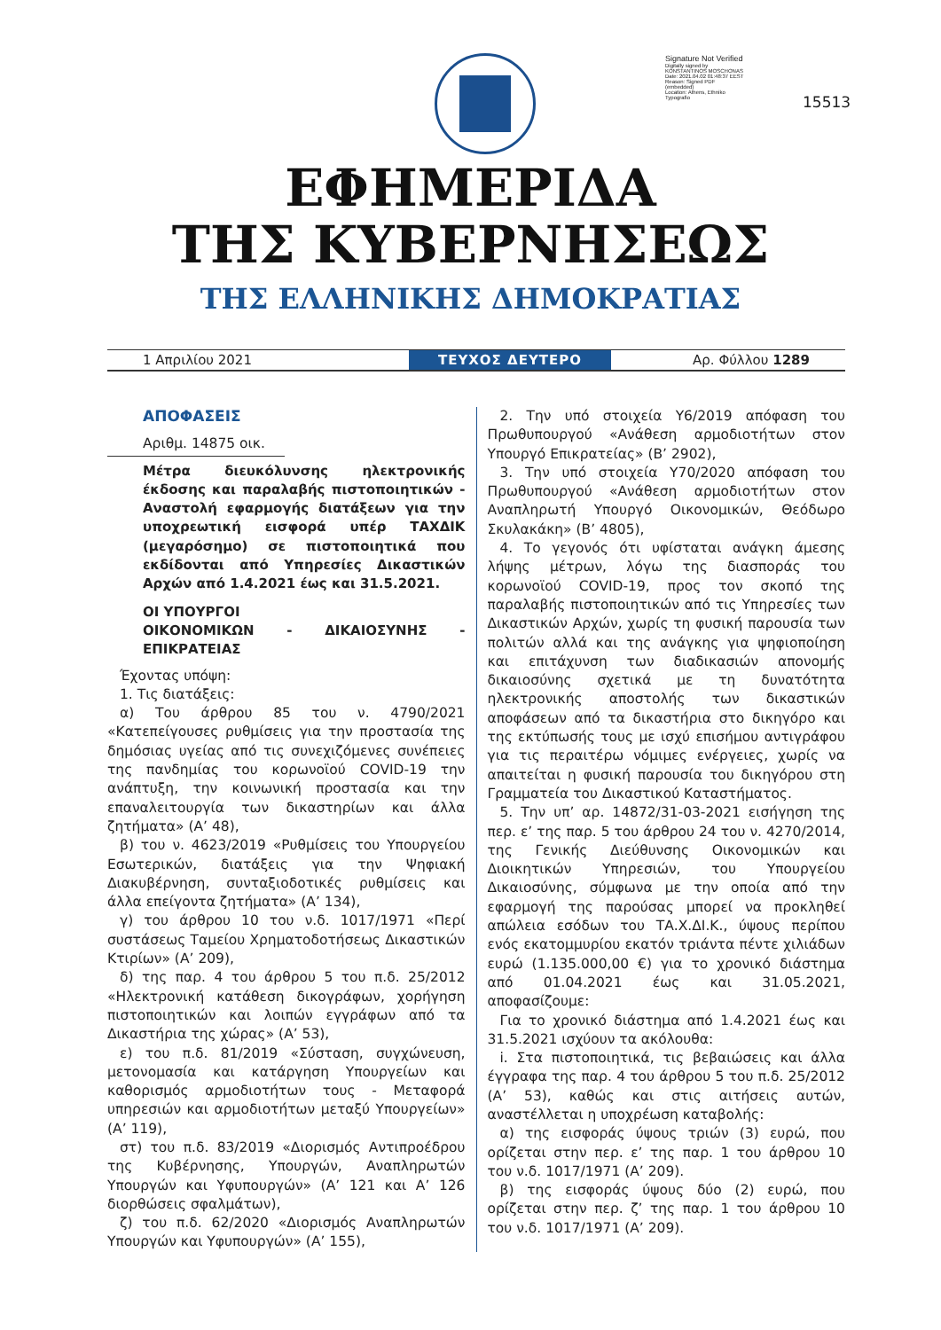Signature Not Verified
Digitally signed by KONSTANTINOS MOSCHONAS
Date: 2021.04.02 01:48:37 EEST
Reason: Signed PDF (embedded)
Location: Athens, Ethniko Typografio
15513
ΕΦΗΜΕΡΙΔΑ
ΤΗΣ ΚΥΒΕΡΝΗΣΕΩΣ
ΤΗΣ ΕΛΛΗΝΙΚΗΣ ΔΗΜΟΚΡΑΤΙΑΣ
1 Απριλίου 2021 ΤΕΥΧΟΣ ΔΕΥΤΕΡΟ Αρ. Φύλλου 1289
ΑΠΟΦΑΣΕΙΣ
Αριθμ. 14875 οικ.
Μέτρα διευκόλυνσης ηλεκτρονικής έκδοσης και παραλαβής πιστοποιητικών - Αναστολή εφαρμογής διατάξεων για την υποχρεωτική εισφορά υπέρ ΤΑΧΔΙΚ (μεγαρόσημο) σε πιστοποιητικά που εκδίδονται από Υπηρεσίες Δικαστικών Αρχών από 1.4.2021 έως και 31.5.2021.
ΟΙ ΥΠΟΥΡΓΟΙ
ΟΙΚΟΝΟΜΙΚΩΝ - ΔΙΚΑΙΟΣΥΝΗΣ - ΕΠΙΚΡΑΤΕΙΑΣ
Έχοντας υπόψη:
1. Τις διατάξεις:
α) Του άρθρου 85 του ν. 4790/2021 «Κατεπείγουσες ρυθμίσεις για την προστασία της δημόσιας υγείας από τις συνεχιζόμενες συνέπειες της πανδημίας του κορωνοϊού COVID-19 την ανάπτυξη, την κοινωνική προστασία και την επαναλειτουργία των δικαστηρίων και άλλα ζητήματα» (Α’ 48),
β) του ν. 4623/2019 «Ρυθμίσεις του Υπουργείου Εσωτερικών, διατάξεις για την Ψηφιακή Διακυβέρνηση, συνταξιοδοτικές ρυθμίσεις και άλλα επείγοντα ζητήματα» (Α’ 134),
γ) του άρθρου 10 του ν.δ. 1017/1971 «Περί συστάσεως Ταμείου Χρηματοδοτήσεως Δικαστικών Κτιρίων» (Α’ 209),
δ) της παρ. 4 του άρθρου 5 του π.δ. 25/2012 «Ηλεκτρονική κατάθεση δικογράφων, χορήγηση πιστοποιητικών και λοιπών εγγράφων από τα Δικαστήρια της χώρας» (Α’ 53),
ε) του π.δ. 81/2019 «Σύσταση, συγχώνευση, μετονομασία και κατάργηση Υπουργείων και καθορισμός αρμοδιοτήτων τους - Μεταφορά υπηρεσιών και αρμοδιοτήτων μεταξύ Υπουργείων» (Α’ 119),
στ) του π.δ. 83/2019 «Διορισμός Αντιπροέδρου της Κυβέρνησης, Υπουργών, Αναπληρωτών Υπουργών και Υφυπουργών» (Α’ 121 και Α’ 126 διορθώσεις σφαλμάτων),
ζ) του π.δ. 62/2020 «Διορισμός Αναπληρωτών Υπουργών και Υφυπουργών» (Α’ 155),
2. Την υπό στοιχεία Υ6/2019 απόφαση του Πρωθυπουργού «Ανάθεση αρμοδιοτήτων στον Υπουργό Επικρατείας» (Β’ 2902),
3. Την υπό στοιχεία Υ70/2020 απόφαση του Πρωθυπουργού «Ανάθεση αρμοδιοτήτων στον Αναπληρωτή Υπουργό Οικονομικών, Θεόδωρο Σκυλακάκη» (Β’ 4805),
4. Το γεγονός ότι υφίσταται ανάγκη άμεσης λήψης μέτρων, λόγω της διασποράς του κορωνοϊού COVID-19, προς τον σκοπό της παραλαβής πιστοποιητικών από τις Υπηρεσίες των Δικαστικών Αρχών, χωρίς τη φυσική παρουσία των πολιτών αλλά και της ανάγκης για ψηφιοποίηση και επιτάχυνση των διαδικασιών απονομής δικαιοσύνης σχετικά με τη δυνατότητα ηλεκτρονικής αποστολής των δικαστικών αποφάσεων από τα δικαστήρια στο δικηγόρο και της εκτύπωσής τους με ισχύ επισήμου αντιγράφου για τις περαιτέρω νόμιμες ενέργειες, χωρίς να απαιτείται η φυσική παρουσία του δικηγόρου στη Γραμματεία του Δικαστικού Καταστήματος.
5. Την υπ’ αρ. 14872/31-03-2021 εισήγηση της περ. ε’ της παρ. 5 του άρθρου 24 του ν. 4270/2014, της Γενικής Διεύθυνσης Οικονομικών και Διοικητικών Υπηρεσιών, του Υπουργείου Δικαιοσύνης, σύμφωνα με την οποία από την εφαρμογή της παρούσας μπορεί να προκληθεί απώλεια εσόδων του ΤΑ.Χ.ΔΙ.Κ., ύψους περίπου ενός εκατομμυρίου εκατόν τριάντα πέντε χιλιάδων ευρώ (1.135.000,00 €) για το χρονικό διάστημα από 01.04.2021 έως και 31.05.2021, αποφασίζουμε:
Για το χρονικό διάστημα από 1.4.2021 έως και 31.5.2021 ισχύουν τα ακόλουθα:
i. Στα πιστοποιητικά, τις βεβαιώσεις και άλλα έγγραφα της παρ. 4 του άρθρου 5 του π.δ. 25/2012 (Α’ 53), καθώς και στις αιτήσεις αυτών, αναστέλλεται η υποχρέωση καταβολής:
α) της εισφοράς ύψους τριών (3) ευρώ, που ορίζεται στην περ. ε’ της παρ. 1 του άρθρου 10 του ν.δ. 1017/1971 (Α’ 209).
β) της εισφοράς ύψους δύο (2) ευρώ, που ορίζεται στην περ. ζ’ της παρ. 1 του άρθρου 10 του ν.δ. 1017/1971 (Α’ 209).